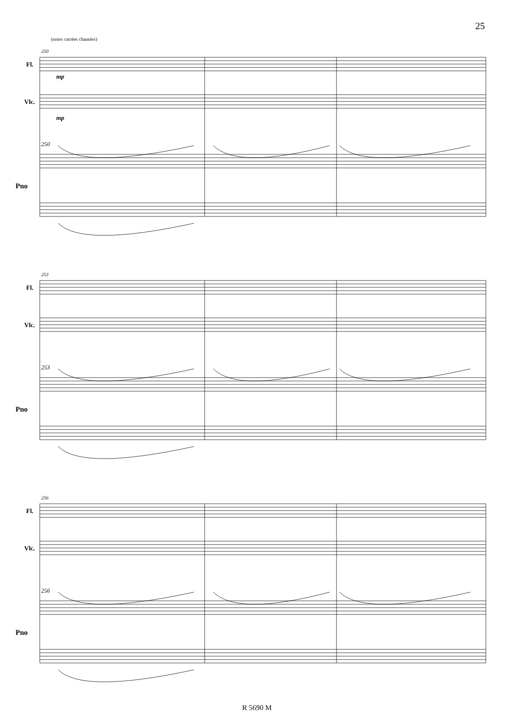25
(notes carrées chantées)
Fl.
Vlc.
Pno
250
mp
mp
250
Fl.
Vlc.
Pno
253
253
Fl.
Vlc.
Pno
256
256
R 5690 M